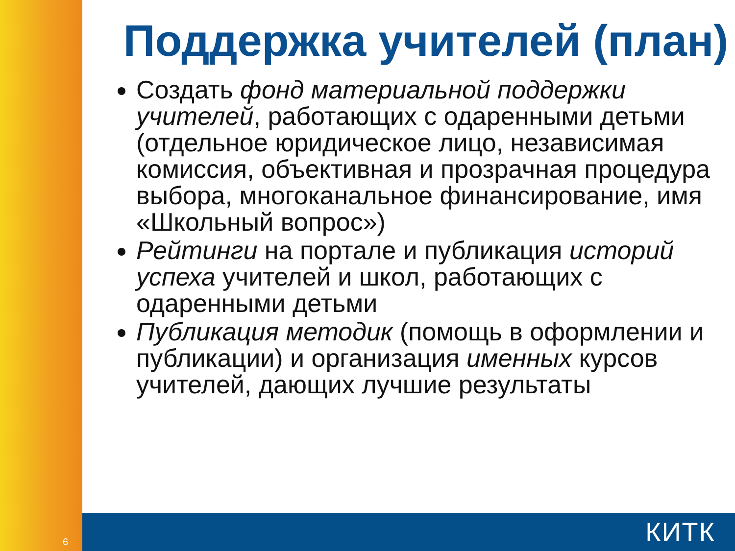Поддержка учителей (план)
Создать фонд материальной поддержки учителей, работающих с одаренными детьми (отдельное юридическое лицо, независимая комиссия, объективная и прозрачная процедура выбора, многоканальное финансирование, имя «Школьный вопрос»)
Рейтинги на портале и публикация историй успеха учителей и школ, работающих с одаренными детьми
Публикация методик (помощь в оформлении и публикации) и организация именных курсов учителей, дающих лучшие результаты
6 КИТК